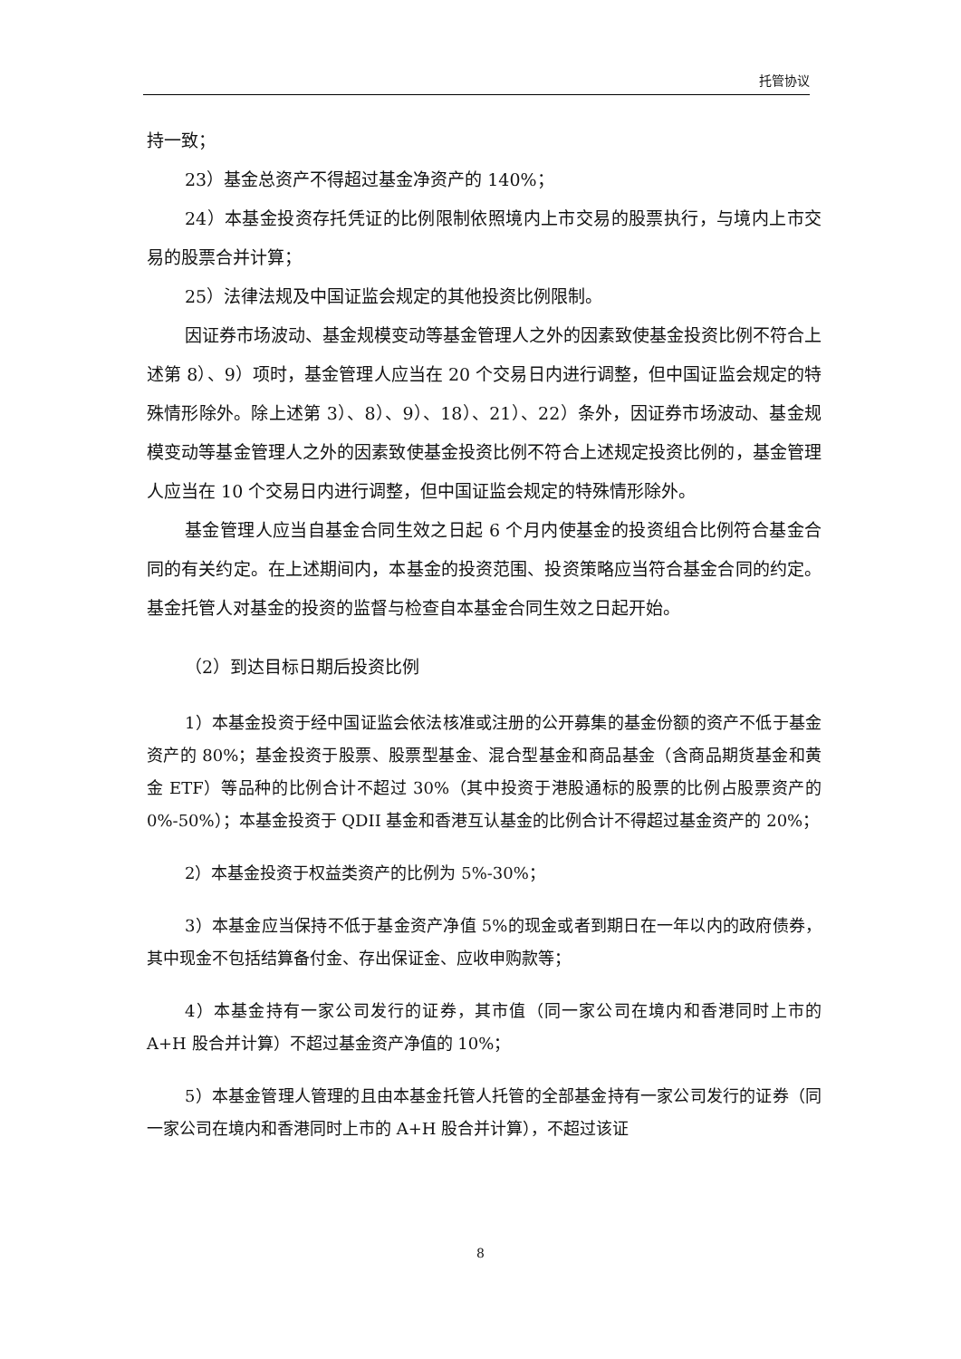托管协议
持一致；
23）基金总资产不得超过基金净资产的 140%；
24）本基金投资存托凭证的比例限制依照境内上市交易的股票执行，与境内上市交易的股票合并计算；
25）法律法规及中国证监会规定的其他投资比例限制。
因证券市场波动、基金规模变动等基金管理人之外的因素致使基金投资比例不符合上述第 8）、9）项时，基金管理人应当在 20 个交易日内进行调整，但中国证监会规定的特殊情形除外。除上述第 3）、8）、9）、18）、21）、22）条外，因证券市场波动、基金规模变动等基金管理人之外的因素致使基金投资比例不符合上述规定投资比例的，基金管理人应当在 10 个交易日内进行调整，但中国证监会规定的特殊情形除外。
基金管理人应当自基金合同生效之日起 6 个月内使基金的投资组合比例符合基金合同的有关约定。在上述期间内，本基金的投资范围、投资策略应当符合基金合同的约定。基金托管人对基金的投资的监督与检查自本基金合同生效之日起开始。
（2）到达目标日期后投资比例
1）本基金投资于经中国证监会依法核准或注册的公开募集的基金份额的资产不低于基金资产的 80%；基金投资于股票、股票型基金、混合型基金和商品基金（含商品期货基金和黄金 ETF）等品种的比例合计不超过 30%（其中投资于港股通标的股票的比例占股票资产的 0%-50%）；本基金投资于 QDII 基金和香港互认基金的比例合计不得超过基金资产的 20%；
2）本基金投资于权益类资产的比例为 5%-30%；
3）本基金应当保持不低于基金资产净值 5%的现金或者到期日在一年以内的政府债券，其中现金不包括结算备付金、存出保证金、应收申购款等；
4）本基金持有一家公司发行的证券，其市值（同一家公司在境内和香港同时上市的 A+H 股合并计算）不超过基金资产净值的 10%；
5）本基金管理人管理的且由本基金托管人托管的全部基金持有一家公司发行的证券（同一家公司在境内和香港同时上市的 A+H 股合并计算），不超过该证
8